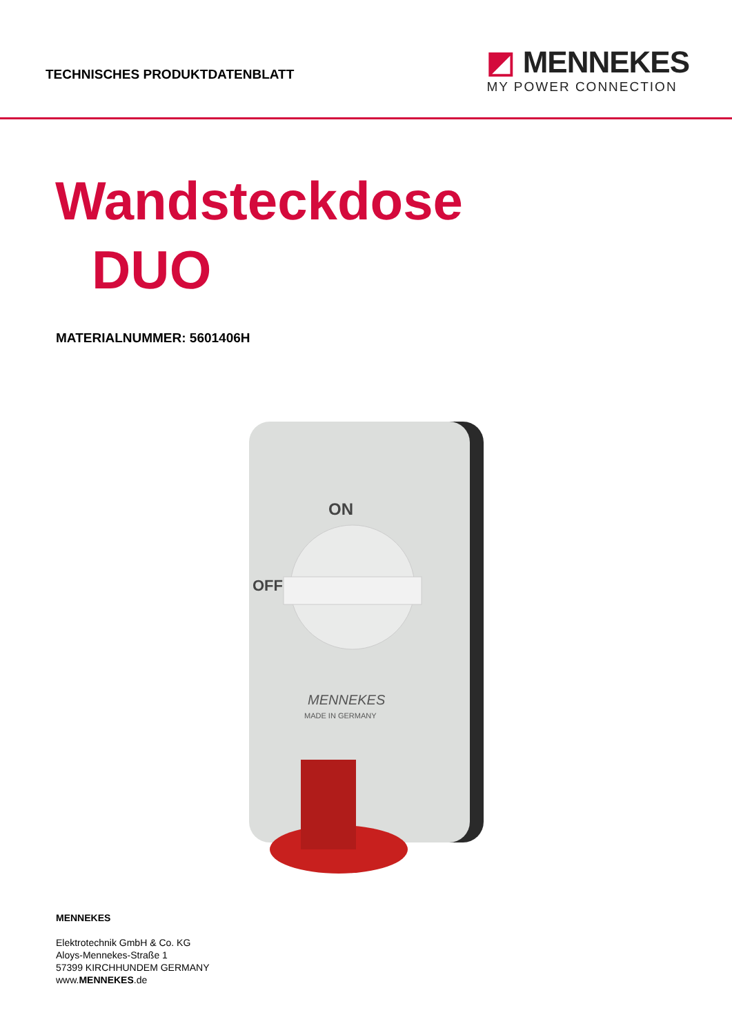TECHNISCHES PRODUKTDATENBLATT
◩ MENNEKES
MY POWER CONNECTION
Wandsteckdose
DUO
MATERIALNUMMER: 5601406H
ON
OFF
MENNEKES
MADE IN GERMANY
MENNEKES
Elektrotechnik GmbH & Co. KG
Aloys-Mennekes-Straße 1
57399 KIRCHHUNDEM GERMANY
www.MENNEKES.de